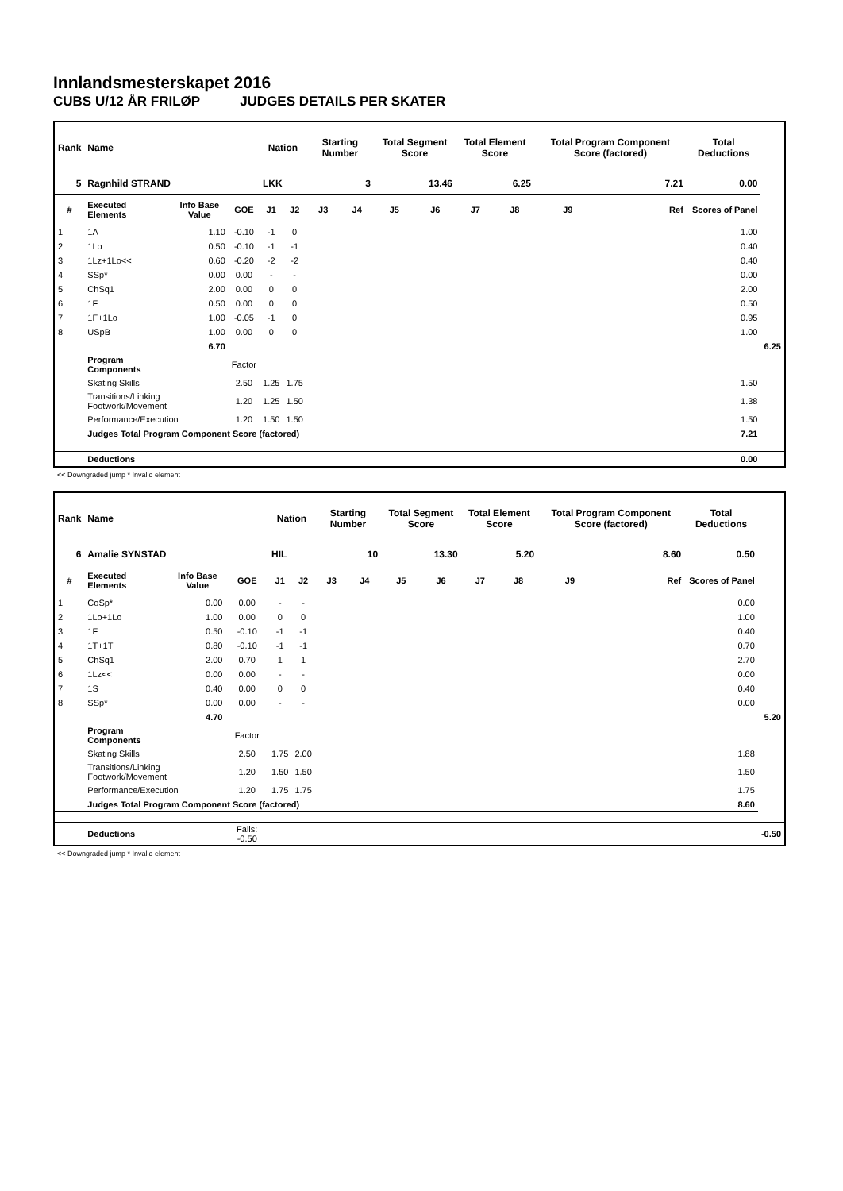Innlandsmesterskapet 2016
CUBS U/12 ÅR FRILØP JUDGES DETAILS PER SKATER
| Rank | Name | | | Nation | | Starting Number | | Total Segment Score | | Total Element Score | | Total Program Component Score (factored) | | Total Deductions | |
| --- | --- | --- | --- | --- | --- | --- | --- | --- | --- | --- | --- | --- | --- | --- | --- |
| 5 | Ragnhild STRAND | | | LKK | | 3 | | 13.46 | | 6.25 | | 7.21 | | 0.00 | |
| # | Executed Elements | Info Base Value | GOE | J1 | J2 | J3 | J4 | J5 | J6 | J7 | J8 | J9 | Ref | Scores of Panel | |
| 1 | 1A | 1.10 | -0.10 | -1 | 0 | | | | | | | | | 1.00 | |
| 2 | 1Lo | 0.50 | -0.10 | -1 | -1 | | | | | | | | | 0.40 | |
| 3 | 1Lz+1Lo<< | 0.60 | -0.20 | -2 | -2 | | | | | | | | | 0.40 | |
| 4 | SSp* | 0.00 | 0.00 | - | - | | | | | | | | | 0.00 | |
| 5 | ChSq1 | 2.00 | 0.00 | 0 | 0 | | | | | | | | | 2.00 | |
| 6 | 1F | 0.50 | 0.00 | 0 | 0 | | | | | | | | | 0.50 | |
| 7 | 1F+1Lo | 1.00 | -0.05 | -1 | 0 | | | | | | | | | 0.95 | |
| 8 | USpB | 1.00 | 0.00 | 0 | 0 | | | | | | | | | 1.00 | |
| | | 6.70 | | | | | | | | | | | | | 6.25 |
| | Program Components | | Factor | | | | | | | | | | | | |
| | Skating Skills | | 2.50 | 1.25 | 1.75 | | | | | | | | | 1.50 | |
| | Transitions/Linking Footwork/Movement | | 1.20 | 1.25 | 1.50 | | | | | | | | | 1.38 | |
| | Performance/Execution | | 1.20 | 1.50 | 1.50 | | | | | | | | | 1.50 | |
| | Judges Total Program Component Score (factored) | | | | | | | | | | | | | 7.21 | |
| | Deductions | | | | | | | | | | | | | 0.00 | |
<< Downgraded jump * Invalid element
| Rank | Name | | | Nation | | Starting Number | | Total Segment Score | | Total Element Score | | Total Program Component Score (factored) | | Total Deductions | |
| --- | --- | --- | --- | --- | --- | --- | --- | --- | --- | --- | --- | --- | --- | --- | --- |
| 6 | Amalie SYNSTAD | | | HIL | | 10 | | 13.30 | | 5.20 | | 8.60 | | 0.50 | |
| # | Executed Elements | Info Base Value | GOE | J1 | J2 | J3 | J4 | J5 | J6 | J7 | J8 | J9 | Ref | Scores of Panel | |
| 1 | CoSp* | 0.00 | 0.00 | - | - | | | | | | | | | 0.00 | |
| 2 | 1Lo+1Lo | 1.00 | 0.00 | 0 | 0 | | | | | | | | | 1.00 | |
| 3 | 1F | 0.50 | -0.10 | -1 | -1 | | | | | | | | | 0.40 | |
| 4 | 1T+1T | 0.80 | -0.10 | -1 | -1 | | | | | | | | | 0.70 | |
| 5 | ChSq1 | 2.00 | 0.70 | 1 | 1 | | | | | | | | | 2.70 | |
| 6 | 1Lz<< | 0.00 | 0.00 | - | - | | | | | | | | | 0.00 | |
| 7 | 1S | 0.40 | 0.00 | 0 | 0 | | | | | | | | | 0.40 | |
| 8 | SSp* | 0.00 | 0.00 | - | - | | | | | | | | | 0.00 | |
| | | 4.70 | | | | | | | | | | | | | 5.20 |
| | Program Components | | Factor | | | | | | | | | | | | |
| | Skating Skills | | 2.50 | 1.75 | 2.00 | | | | | | | | | 1.88 | |
| | Transitions/Linking Footwork/Movement | | 1.20 | 1.50 | 1.50 | | | | | | | | | 1.50 | |
| | Performance/Execution | | 1.20 | 1.75 | 1.75 | | | | | | | | | 1.75 | |
| | Judges Total Program Component Score (factored) | | | | | | | | | | | | | 8.60 | |
| | Deductions | | Falls: -0.50 | | | | | | | | | | | | -0.50 |
<< Downgraded jump * Invalid element